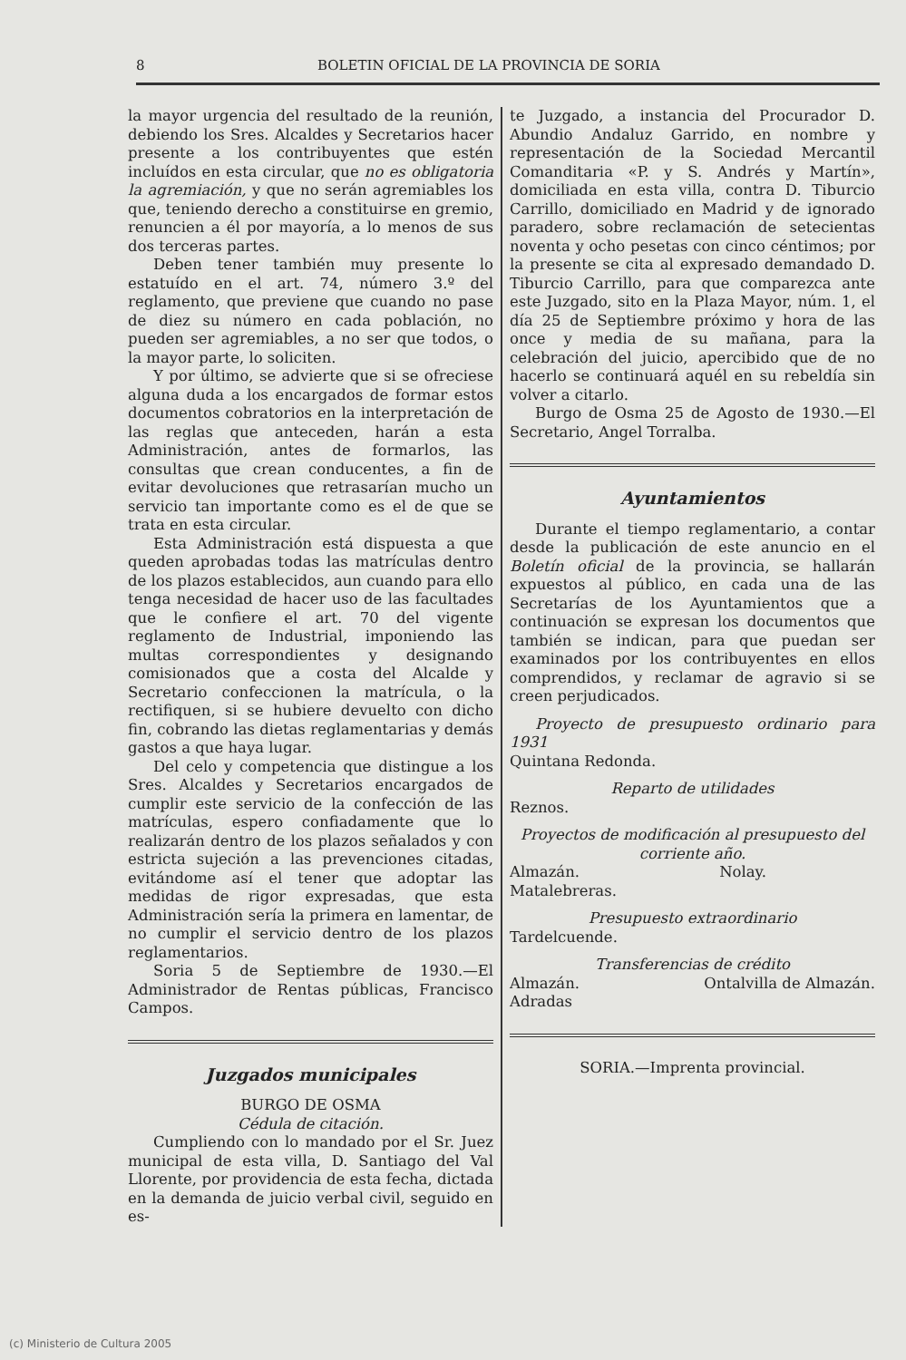8 BOLETIN OFICIAL DE LA PROVINCIA DE SORIA
la mayor urgencia del resultado de la reunión, debiendo los Sres. Alcaldes y Secretarios hacer presente a los contribuyentes que estén incluídos en esta circular, que no es obligatoria la agremiación, y que no serán agremiables los que, teniendo derecho a constituirse en gremio, renuncien a él por mayoría, a lo menos de sus dos terceras partes.
Deben tener también muy presente lo estatuído en el art. 74, número 3.º del reglamento, que previene que cuando no pase de diez su número en cada población, no pueden ser agremiables, a no ser que todos, o la mayor parte, lo soliciten.
Y por último, se advierte que si se ofreciese alguna duda a los encargados de formar estos documentos cobratorios en la interpretación de las reglas que anteceden, harán a esta Administración, antes de formarlos, las consultas que crean conducentes, a fin de evitar devoluciones que retrasarían mucho un servicio tan importante como es el de que se trata en esta circular.
Esta Administración está dispuesta a que queden aprobadas todas las matrículas dentro de los plazos establecidos, aun cuando para ello tenga necesidad de hacer uso de las facultades que le confiere el art. 70 del vigente reglamento de Industrial, imponiendo las multas correspondientes y designando comisionados que a costa del Alcalde y Secretario confeccionen la matrícula, o la rectifiquen, si se hubiere devuelto con dicho fin, cobrando las dietas reglamentarias y demás gastos a que haya lugar.
Del celo y competencia que distingue a los Sres. Alcaldes y Secretarios encargados de cumplir este servicio de la confección de las matrículas, espero confiadamente que lo realizarán dentro de los plazos señalados y con estricta sujeción a las prevenciones citadas, evitándome así el tener que adoptar las medidas de rigor expresadas, que esta Administración sería la primera en lamentar, de no cumplir el servicio dentro de los plazos reglamentarios.
Soria 5 de Septiembre de 1930.—El Administrador de Rentas públicas, Francisco Campos.
Juzgados municipales
BURGO DE OSMA
Cédula de citación.
Cumpliendo con lo mandado por el Sr. Juez municipal de esta villa, D. Santiago del Val Llorente, por providencia de esta fecha, dictada en la demanda de juicio verbal civil, seguido en es-
te Juzgado, a instancia del Procurador D. Abundio Andaluz Garrido, en nombre y representación de la Sociedad Mercantil Comanditaria «P. y S. Andrés y Martín», domiciliada en esta villa, contra D. Tiburcio Carrillo, domiciliado en Madrid y de ignorado paradero, sobre reclamación de setecientas noventa y ocho pesetas con cinco céntimos; por la presente se cita al expresado demandado D. Tiburcio Carrillo, para que comparezca ante este Juzgado, sito en la Plaza Mayor, núm. 1, el día 25 de Septiembre próximo y hora de las once y media de su mañana, para la celebración del juicio, apercibido que de no hacerlo se continuará aquél en su rebeldía sin volver a citarlo.
Burgo de Osma 25 de Agosto de 1930.—El Secretario, Angel Torralba.
Ayuntamientos
Durante el tiempo reglamentario, a contar desde la publicación de este anuncio en el Boletín oficial de la provincia, se hallarán expuestos al público, en cada una de las Secretarías de los Ayuntamientos que a continuación se expresan los documentos que también se indican, para que puedan ser examinados por los contribuyentes en ellos comprendidos, y reclamar de agravio si se creen perjudicados.
Proyecto de presupuesto ordinario para 1931
Quintana Redonda.
Reparto de utilidades
Reznos.
Proyectos de modificación al presupuesto del corriente año.
Almazán. Nolay.
Matalebreras.
Presupuesto extraordinario
Tardelcuende.
Transferencias de crédito
Almazán. Ontalvilla de Almazán.
Adradas
SORIA.—Imprenta provincial.
(c) Ministerio de Cultura 2005